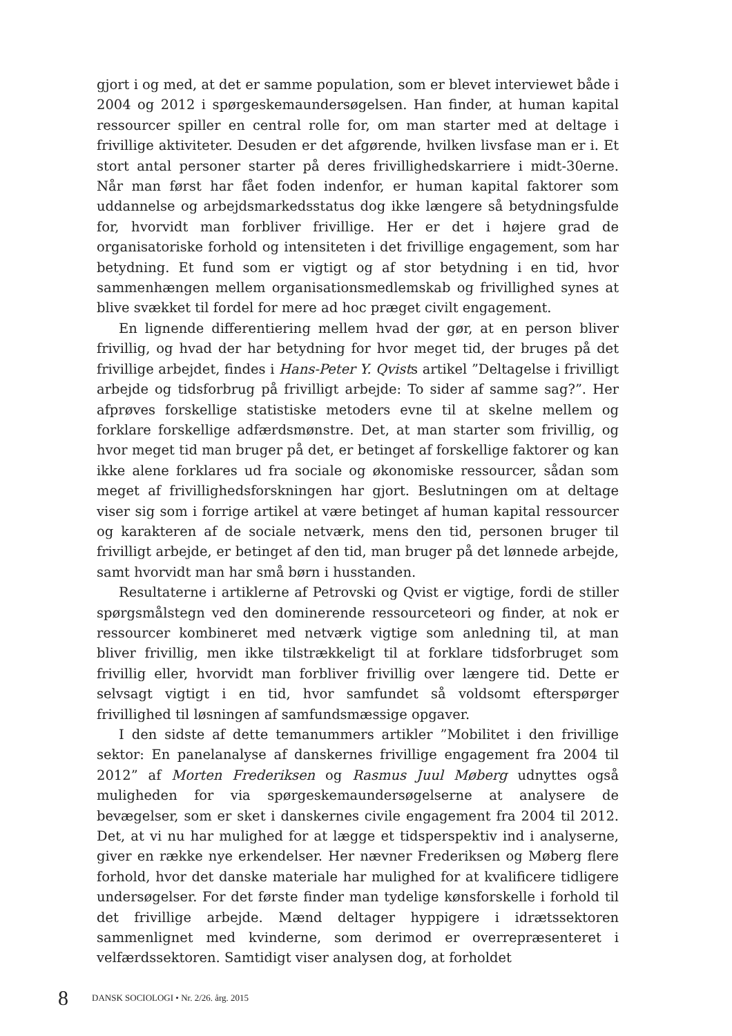gjort i og med, at det er samme population, som er blevet interviewet både i 2004 og 2012 i spørgeskemaundersøgelsen. Han finder, at human kapital ressourcer spiller en central rolle for, om man starter med at deltage i frivillige aktiviteter. Desuden er det afgørende, hvilken livsfase man er i. Et stort antal personer starter på deres frivillighedskarriere i midt-30erne. Når man først har fået foden indenfor, er human kapital faktorer som uddannelse og arbejdsmarkedsstatus dog ikke længere så betydningsfulde for, hvorvidt man forbliver frivillige. Her er det i højere grad de organisatoriske forhold og intensiteten i det frivillige engagement, som har betydning. Et fund som er vigtigt og af stor betydning i en tid, hvor sammenhængen mellem organisationsmedlemskab og frivillighed synes at blive svækket til fordel for mere ad hoc præget civilt engagement.
En lignende differentiering mellem hvad der gør, at en person bliver frivillig, og hvad der har betydning for hvor meget tid, der bruges på det frivillige arbejdet, findes i Hans-Peter Y. Qvists artikel ”Deltagelse i frivilligt arbejde og tidsforbrug på frivilligt arbejde: To sider af samme sag?”. Her afprøves forskellige statistiske metoders evne til at skelne mellem og forklare forskellige adfærdsmønstre. Det, at man starter som frivillig, og hvor meget tid man bruger på det, er betinget af forskellige faktorer og kan ikke alene forklares ud fra sociale og økonomiske ressourcer, sådan som meget af frivillighedsforskningen har gjort. Beslutningen om at deltage viser sig som i forrige artikel at være betinget af human kapital ressourcer og karakteren af de sociale netværk, mens den tid, personen bruger til frivilligt arbejde, er betinget af den tid, man bruger på det lønnede arbejde, samt hvorvidt man har små børn i husstanden.
Resultaterne i artiklerne af Petrovski og Qvist er vigtige, fordi de stiller spørgsmålstegn ved den dominerende ressourceteori og finder, at nok er ressourcer kombineret med netværk vigtige som anledning til, at man bliver frivillig, men ikke tilstrækkeligt til at forklare tidsforbruget som frivillig eller, hvorvidt man forbliver frivillig over længere tid. Dette er selvsagt vigtigt i en tid, hvor samfundet så voldsomt efterspørger frivillighed til løsningen af samfundsmæssige opgaver.
I den sidste af dette temanummers artikler ”Mobilitet i den frivillige sektor: En panelanalyse af danskernes frivillige engagement fra 2004 til 2012” af Morten Frederiksen og Rasmus Juul Møberg udnyttes også muligheden for via spørgeskemaundersøgelserne at analysere de bevægelser, som er sket i danskernes civile engagement fra 2004 til 2012. Det, at vi nu har mulighed for at lægge et tidsperspektiv ind i analyserne, giver en række nye erkendelser. Her nævner Frederiksen og Møberg flere forhold, hvor det danske materiale har mulighed for at kvalificere tidligere undersøgelser. For det første finder man tydelige kønsforskelle i forhold til det frivillige arbejde. Mænd deltager hyppigere i idrætssektoren sammenlignet med kvinderne, som derimod er overrepræsenteret i velfærdssektoren. Samtidigt viser analysen dog, at forholdet
8 DANSK SOCIOLOGI • Nr. 2/26. årg. 2015